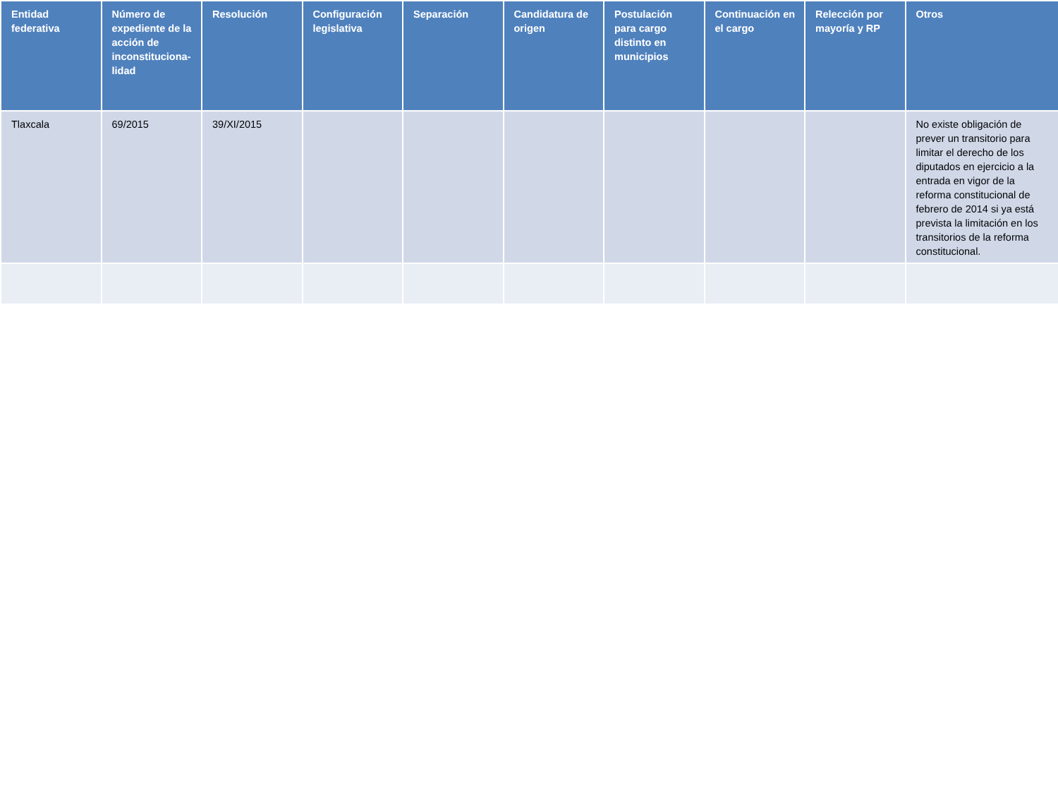| Entidad federativa | Número de expediente de la acción de inconstituciona-lidad | Resolución | Configuración legislativa | Separación | Candidatura de origen | Postulación para cargo distinto en municipios | Continuación en el cargo | Relección por mayoría y RP | Otros |
| --- | --- | --- | --- | --- | --- | --- | --- | --- | --- |
| Tlaxcala | 69/2015 | 39/XI/2015 | | | | | | | No existe obligación de prever un transitorio para limitar el derecho de los diputados en ejercicio a la entrada en vigor de la reforma constitucional de febrero de 2014 si ya está prevista la limitación en los transitorios de la reforma constitucional. |